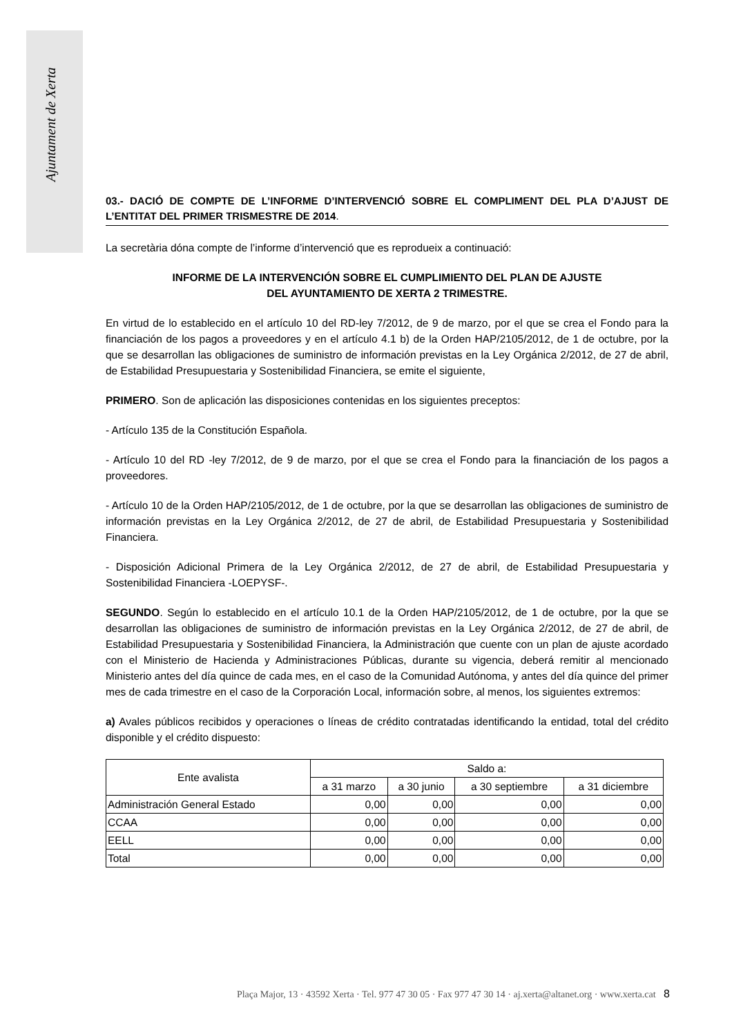Ajuntament de Xerta
03.- DACIÓ DE COMPTE DE L’INFORME D’INTERVENCIÓ SOBRE EL COMPLIMENT DEL PLA D’AJUST DE L’ENTITAT DEL PRIMER TRISMESTRE DE 2014.
La secretària dóna compte de l’informe d’intervenció que es reprodueix a continuació:
INFORME DE LA INTERVENCIÓN SOBRE EL CUMPLIMIENTO DEL PLAN DE AJUSTE
DEL AYUNTAMIENTO DE XERTA 2 TRIMESTRE.
En virtud de lo establecido en el artículo 10 del RD-ley 7/2012, de 9 de marzo, por el que se crea el Fondo para la financiación de los pagos a proveedores y en el artículo 4.1 b) de la Orden HAP/2105/2012, de 1 de octubre, por la que se desarrollan las obligaciones de suministro de información previstas en la Ley Orgánica 2/2012, de 27 de abril, de Estabilidad Presupuestaria y Sostenibilidad Financiera, se emite el siguiente,
PRIMERO. Son de aplicación las disposiciones contenidas en los siguientes preceptos:
- Artículo 135 de la Constitución Española.
- Artículo 10 del RD -ley 7/2012, de 9 de marzo, por el que se crea el Fondo para la financiación de los pagos a proveedores.
- Artículo 10 de la Orden HAP/2105/2012, de 1 de octubre, por la que se desarrollan las obligaciones de suministro de información previstas en la Ley Orgánica 2/2012, de 27 de abril, de Estabilidad Presupuestaria y Sostenibilidad Financiera.
- Disposición Adicional Primera de la Ley Orgánica 2/2012, de 27 de abril, de Estabilidad Presupuestaria y Sostenibilidad Financiera -LOEPYSF-.
SEGUNDO. Según lo establecido en el artículo 10.1 de la Orden HAP/2105/2012, de 1 de octubre, por la que se desarrollan las obligaciones de suministro de información previstas en la Ley Orgánica 2/2012, de 27 de abril, de Estabilidad Presupuestaria y Sostenibilidad Financiera, la Administración que cuente con un plan de ajuste acordado con el Ministerio de Hacienda y Administraciones Públicas, durante su vigencia, deberá remitir al mencionado Ministerio antes del día quince de cada mes, en el caso de la Comunidad Autónoma, y antes del día quince del primer mes de cada trimestre en el caso de la Corporación Local, información sobre, al menos, los siguientes extremos:
a) Avales públicos recibidos y operaciones o líneas de crédito contratadas identificando la entidad, total del crédito disponible y el crédito dispuesto:
| Ente avalista | Saldo a: | | | |
| | a 31 marzo | a 30 junio | a 30 septiembre | a 31 diciembre |
| Administración General Estado | 0,00 | 0,00 | 0,00 | 0,00 |
| CCAA | 0,00 | 0,00 | 0,00 | 0,00 |
| EELL | 0,00 | 0,00 | 0,00 | 0,00 |
| Total | 0,00 | 0,00 | 0,00 | 0,00 |
Plaça Major, 13 · 43592 Xerta · Tel. 977 47 30 05 · Fax 977 47 30 14 · aj.xerta@altanet.org · www.xerta.cat 8